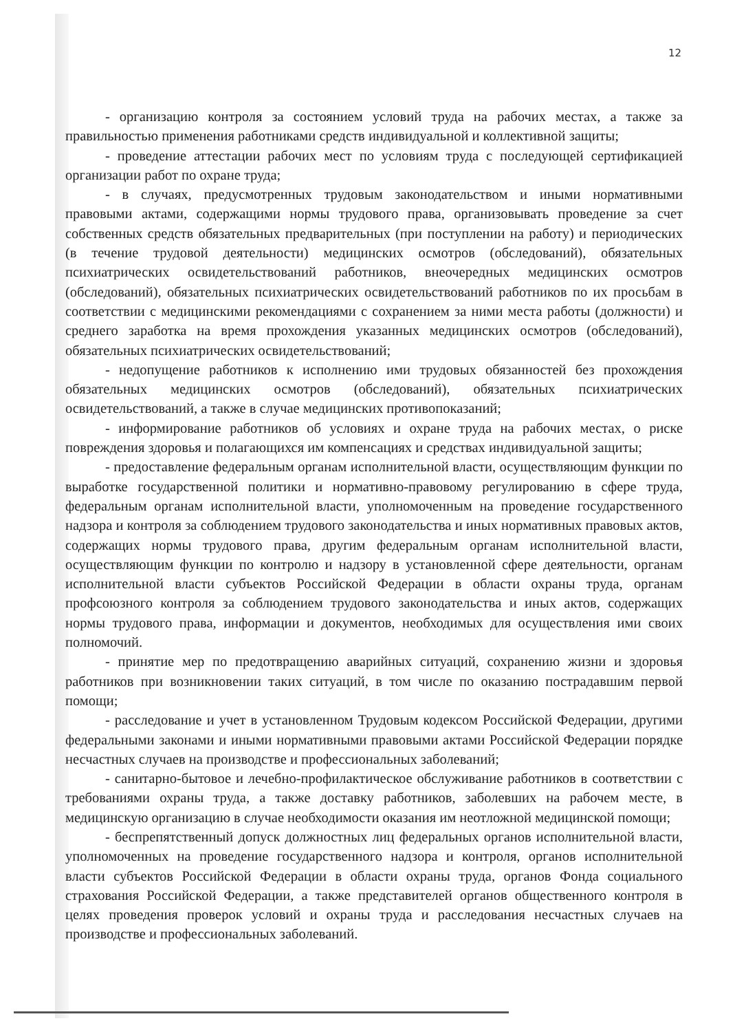12
- организацию контроля за состоянием условий труда на рабочих местах, а также за правильностью применения работниками средств индивидуальной и коллективной защиты;
- проведение аттестации рабочих мест по условиям труда с последующей сертификацией организации работ по охране труда;
- в случаях, предусмотренных трудовым законодательством и иными нормативными правовыми актами, содержащими нормы трудового права, организовывать проведение за счет собственных средств обязательных предварительных (при поступлении на работу) и периодических (в течение трудовой деятельности) медицинских осмотров (обследований), обязательных психиатрических освидетельствований работников, внеочередных медицинских осмотров (обследований), обязательных психиатрических освидетельствований работников по их просьбам в соответствии с медицинскими рекомендациями с сохранением за ними места работы (должности) и среднего заработка на время прохождения указанных медицинских осмотров (обследований), обязательных психиатрических освидетельствований;
- недопущение работников к исполнению ими трудовых обязанностей без прохождения обязательных медицинских осмотров (обследований), обязательных психиатрических освидетельствований, а также в случае медицинских противопоказаний;
- информирование работников об условиях и охране труда на рабочих местах, о риске повреждения здоровья и полагающихся им компенсациях и средствах индивидуальной защиты;
- предоставление федеральным органам исполнительной власти, осуществляющим функции по выработке государственной политики и нормативно-правовому регулированию в сфере труда, федеральным органам исполнительной власти, уполномоченным на проведение государственного надзора и контроля за соблюдением трудового законодательства и иных нормативных правовых актов, содержащих нормы трудового права, другим федеральным органам исполнительной власти, осуществляющим функции по контролю и надзору в установленной сфере деятельности, органам исполнительной власти субъектов Российской Федерации в области охраны труда, органам профсоюзного контроля за соблюдением трудового законодательства и иных актов, содержащих нормы трудового права, информации и документов, необходимых для осуществления ими своих полномочий.
- принятие мер по предотвращению аварийных ситуаций, сохранению жизни и здоровья работников при возникновении таких ситуаций, в том числе по оказанию пострадавшим первой помощи;
- расследование и учет в установленном Трудовым кодексом Российской Федерации, другими федеральными законами и иными нормативными правовыми актами Российской Федерации порядке несчастных случаев на производстве и профессиональных заболеваний;
- санитарно-бытовое и лечебно-профилактическое обслуживание работников в соответствии с требованиями охраны труда, а также доставку работников, заболевших на рабочем месте, в медицинскую организацию в случае необходимости оказания им неотложной медицинской помощи;
- беспрепятственный допуск должностных лиц федеральных органов исполнительной власти, уполномоченных на проведение государственного надзора и контроля, органов исполнительной власти субъектов Российской Федерации в области охраны труда, органов Фонда социального страхования Российской Федерации, а также представителей органов общественного контроля в целях проведения проверок условий и охраны труда и расследования несчастных случаев на производстве и профессиональных заболеваний.